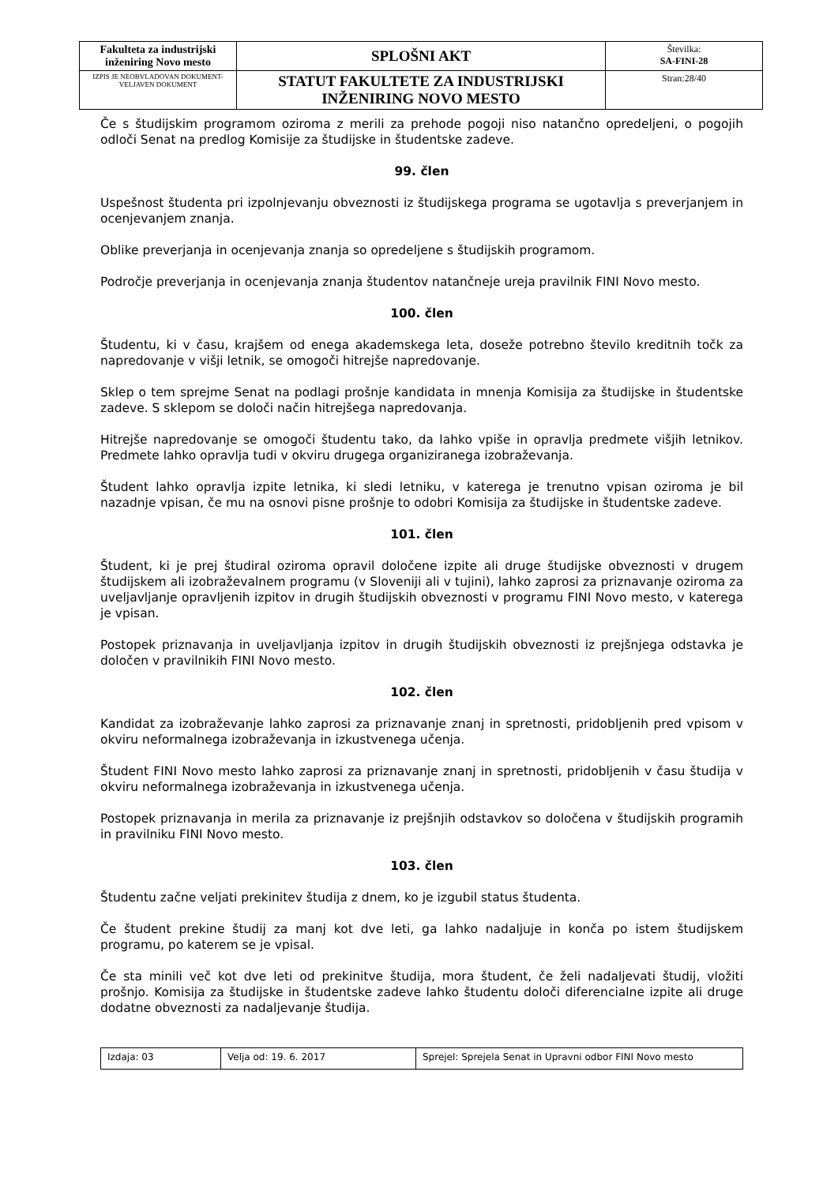| Fakulteta za industrijski inženiring Novo mesto | SPLOŠNI AKT | Številka: SA-FINI-28 |
| IZPIS JE NEOBVLADOVAN DOKUMENT-VELJAVEN DOKUMENT | STATUT FAKULTETE ZA INDUSTRIJSKI INŽENIRING NOVO MESTO | Stran:28/40 |
Če s študijskim programom oziroma z merili za prehode pogoji niso natančno opredeljeni, o pogojih odloči Senat na predlog Komisije za študijske in študentske zadeve.
99. člen
Uspešnost študenta pri izpolnjevanju obveznosti iz študijskega programa se ugotavlja s preverjanjem in ocenjevanjem znanja.
Oblike preverjanja in ocenjevanja znanja so opredeljene s študijskih programom.
Področje preverjanja in ocenjevanja znanja študentov natančneje ureja pravilnik FINI Novo mesto.
100. člen
Študentu, ki v času, krajšem od enega akademskega leta, doseže potrebno število kreditnih točk za napredovanje v višji letnik, se omogoči hitrejše napredovanje.
Sklep o tem sprejme Senat na podlagi prošnje kandidata in mnenja Komisija za študijske in študentske zadeve. S sklepom se določi način hitrejšega napredovanja.
Hitrejše napredovanje se omogoči študentu tako, da lahko vpiše in opravlja predmete višjih letnikov. Predmete lahko opravlja tudi v okviru drugega organiziranega izobraževanja.
Študent lahko opravlja izpite letnika, ki sledi letniku, v katerega je trenutno vpisan oziroma je bil nazadnje vpisan, če mu na osnovi pisne prošnje to odobri Komisija za študijske in študentske zadeve.
101. člen
Študent, ki je prej študiral oziroma opravil določene izpite ali druge študijske obveznosti v drugem študijskem ali izobraževalnem programu (v Sloveniji ali v tujini), lahko zaprosi za priznavanje oziroma za uveljavljanje opravljenih izpitov in drugih študijskih obveznosti v programu FINI Novo mesto, v katerega je vpisan.
Postopek priznavanja in uveljavljanja izpitov in drugih študijskih obveznosti iz prejšnjega odstavka je določen v pravilnikih FINI Novo mesto.
102. člen
Kandidat za izobraževanje lahko zaprosi za priznavanje znanj in spretnosti, pridobljenih pred vpisom v okviru neformalnega izobraževanja in izkustvenega učenja.
Študent FINI Novo mesto lahko zaprosi za priznavanje znanj in spretnosti, pridobljenih v času študija v okviru neformalnega izobraževanja in izkustvenega učenja.
Postopek priznavanja in merila za priznavanje iz prejšnjih odstavkov so določena v študijskih programih in pravilniku FINI Novo mesto.
103. člen
Študentu začne veljati prekinitev študija z dnem, ko je izgubil status študenta.
Če študent prekine študij za manj kot dve leti, ga lahko nadaljuje in konča po istem študijskem programu, po katerem se je vpisal.
Če sta minili več kot dve leti od prekinitve študija, mora študent, če želi nadaljevati študij, vložiti prošnjo. Komisija za študijske in študentske zadeve lahko študentu določi diferencialne izpite ali druge dodatne obveznosti za nadaljevanje študija.
| Izdaja: 03 | Velja od: 19. 6. 2017 | Sprejel: Sprejela Senat in Upravni odbor FINI Novo mesto |